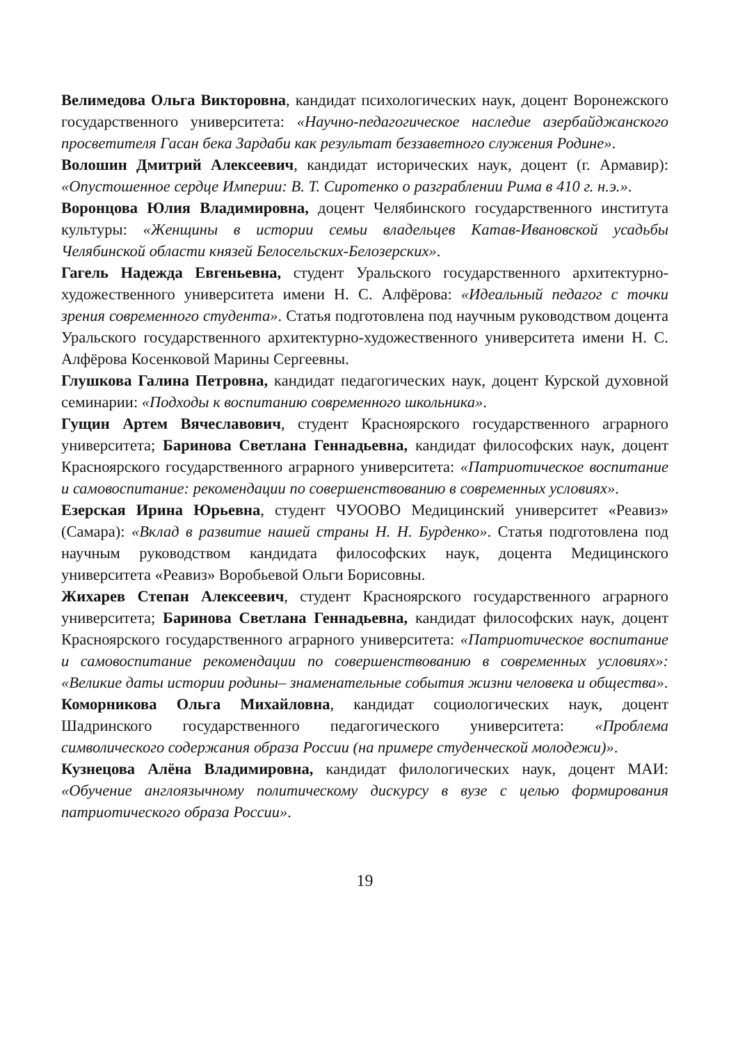Велимедова Ольга Викторовна, кандидат психологических наук, доцент Воронежского государственного университета: «Научно-педагогическое наследие азербайджанского просветителя Гасан бека Зардаби как результат беззаветного служения Родине».
Волошин Дмитрий Алексеевич, кандидат исторических наук, доцент (г. Армавир): «Опустошенное сердце Империи: В. Т. Сиротенко о разграблении Рима в 410 г. н.э.».
Воронцова Юлия Владимировна, доцент Челябинского государственного института культуры: «Женщины в истории семьи владельцев Катав-Ивановской усадьбы Челябинской области князей Белосельских-Белозерских».
Гагель Надежда Евгеньевна, студент Уральского государственного архитектурно-художественного университета имени Н. С. Алфёрова: «Идеальный педагог с точки зрения современного студента». Статья подготовлена под научным руководством доцента Уральского государственного архитектурно-художественного университета имени Н. С. Алфёрова Косенковой Марины Сергеевны.
Глушкова Галина Петровна, кандидат педагогических наук, доцент Курской духовной семинарии: «Подходы к воспитанию современного школьника».
Гущин Артем Вячеславович, студент Красноярского государственного аграрного университета; Баринова Светлана Геннадьевна, кандидат философских наук, доцент Красноярского государственного аграрного университета: «Патриотическое воспитание и самовоспитание: рекомендации по совершенствованию в современных условиях».
Езерская Ирина Юрьевна, студент ЧУООВО Медицинский университет «Реавиз» (Самара): «Вклад в развитие нашей страны Н. Н. Бурденко». Статья подготовлена под научным руководством кандидата философских наук, доцента Медицинского университета «Реавиз» Воробьевой Ольги Борисовны.
Жихарев Степан Алексеевич, студент Красноярского государственного аграрного университета; Баринова Светлана Геннадьевна, кандидат философских наук, доцент Красноярского государственного аграрного университета: «Патриотическое воспитание и самовоспитание рекомендации по совершенствованию в современных условиях»: «Великие даты истории родины– знаменательные события жизни человека и общества».
Коморникова Ольга Михайловна, кандидат социологических наук, доцент Шадринского государственного педагогического университета: «Проблема символического содержания образа России (на примере студенческой молодежи)».
Кузнецова Алёна Владимировна, кандидат филологических наук, доцент МАИ: «Обучение англоязычному политическому дискурсу в вузе с целью формирования патриотического образа России».
19